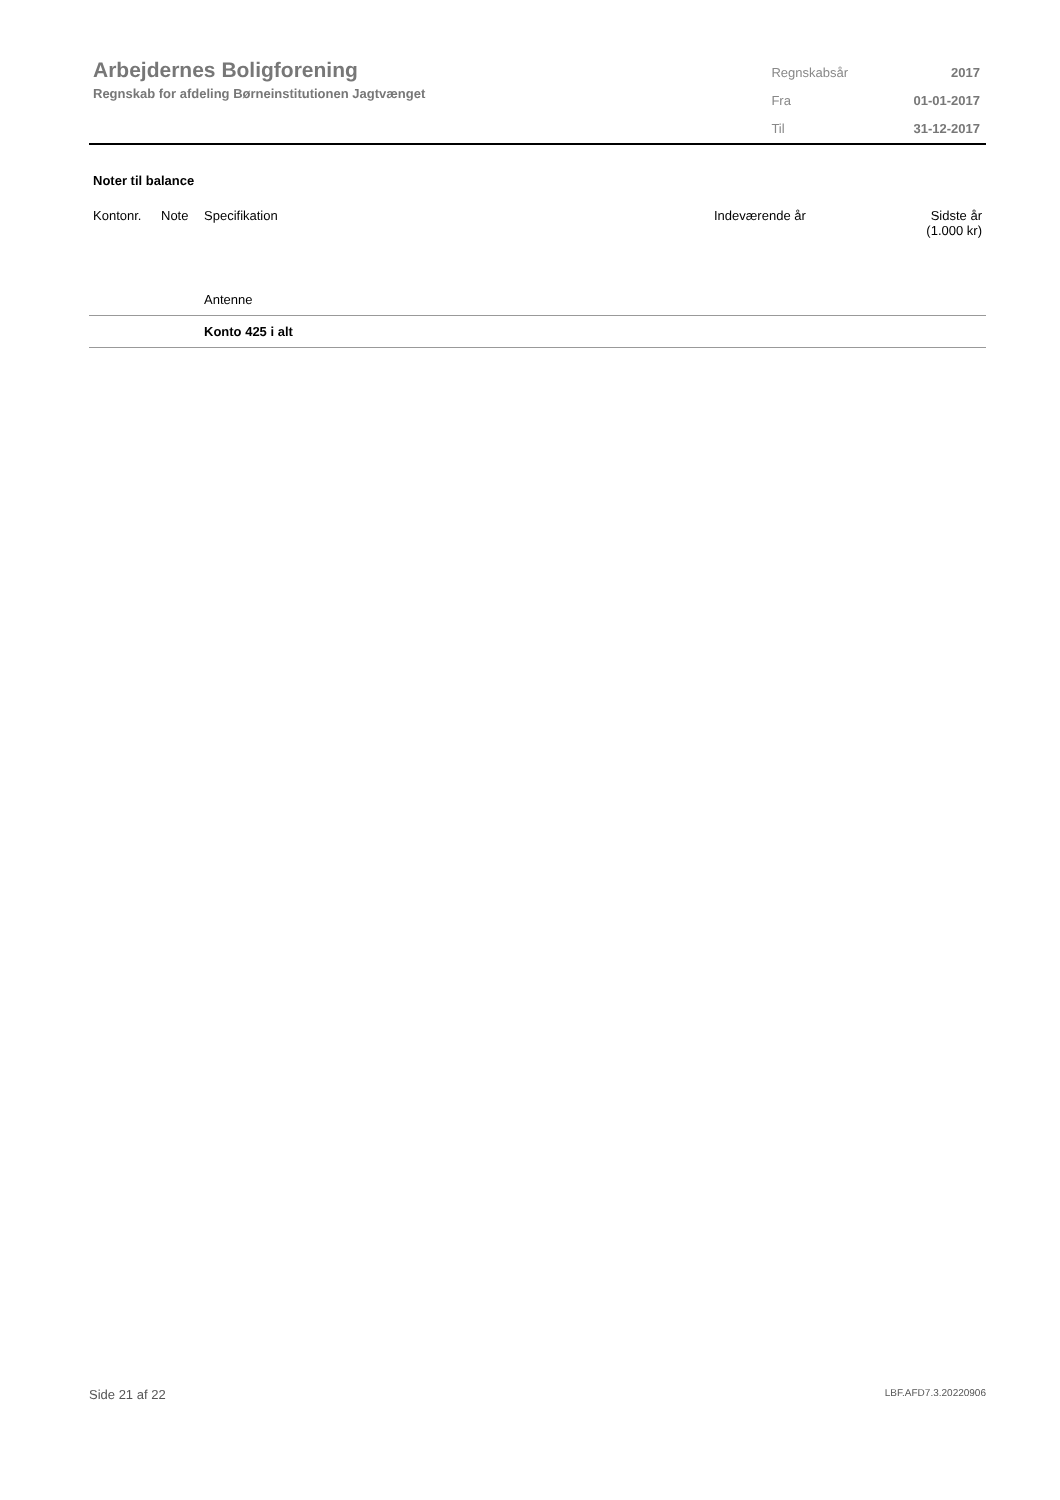Arbejdernes Boligforening
Regnskab for afdeling Børneinstitutionen Jagtvænget
| Regnskabsår | 2017 |
| Fra | 01-01-2017 |
| Til | 31-12-2017 |
Noter til balance
| Kontonr. | Note | Specifikation | Indeværende år | Sidste år (1.000 kr) |
| --- | --- | --- | --- | --- |
| | | Antenne | | |
| | | Konto 425 i alt | | |
Side 21 af 22 LBF.AFD7.3.20220906